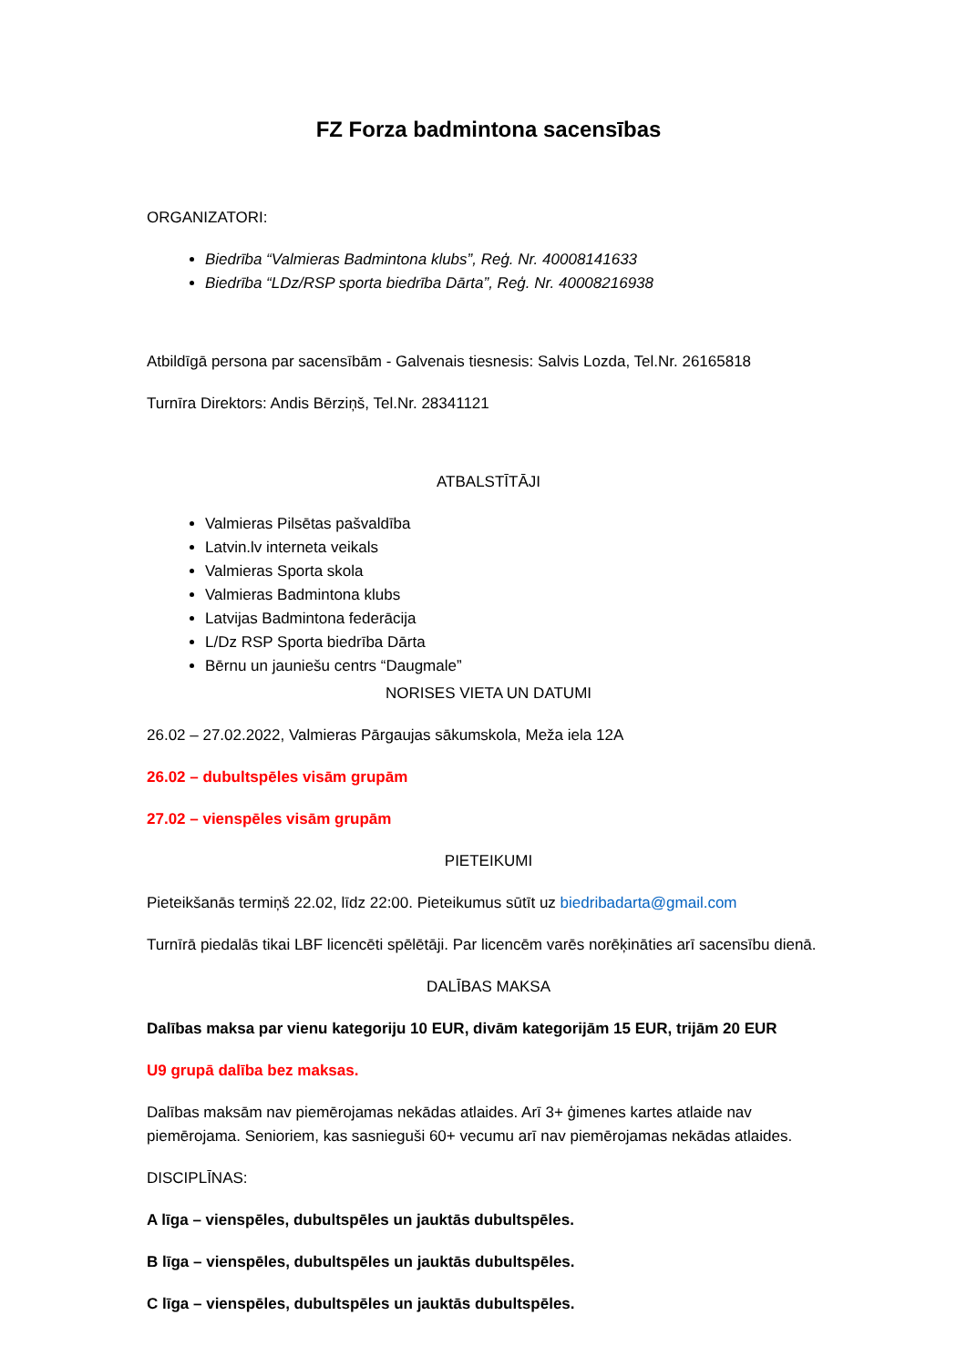FZ Forza badmintona sacensības
ORGANIZATORI:
Biedrība “Valmieras Badmintona klubs”, Reģ. Nr. 40008141633
Biedrība “LDz/RSP sporta biedrība Dārta”, Reģ. Nr. 40008216938
Atbildīgā persona par sacensībām - Galvenais tiesnesis: Salvis Lozda, Tel.Nr. 26165818
Turnīra Direktors: Andis Bērziņš, Tel.Nr. 28341121
ATBALSTĪTĀJI
Valmieras Pilsētas pašvaldība
Latvin.lv interneta veikals
Valmieras Sporta skola
Valmieras Badmintona klubs
Latvijas Badmintona federācija
L/Dz RSP Sporta biedrība Dārta
Bērnu un jauniešu centrs “Daugmale”
NORISES VIETA UN DATUMI
26.02 – 27.02.2022, Valmieras Pārgaujas sākumskola, Meža iela 12A
26.02 – dubultspēles visām grupām
27.02 – vienspēles visām grupām
PIETEIKUMI
Pieteikšanās termiņš 22.02, līdz 22:00. Pieteikumus sūtīt uz biedribadarta@gmail.com
Turnīrā piedalās tikai LBF licencēti spēlētāji. Par licencēm varēs norēķināties arī sacensību dienā.
DALĪBAS MAKSA
Dalības maksa par vienu kategoriju 10 EUR, divām kategorijām 15 EUR, trijām 20 EUR
U9 grupā dalība bez maksas.
Dalības maksām nav piemērojamas nekādas atlaides. Arī 3+ ģimenes kartes atlaide nav piemērojama. Senioriem, kas sasnieguši 60+ vecumu arī nav piemērojamas nekādas atlaides.
DISCIPLĪNAS:
A līga – vienspēles, dubultspēles un jauktās dubultspēles.
B līga – vienspēles, dubultspēles un jauktās dubultspēles.
C līga – vienspēles, dubultspēles un jauktās dubultspēles.